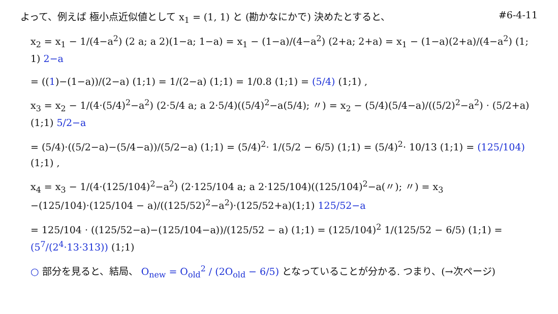よって、例えば 極小点近似値として x<sub>1</sub> = (1, 1) と (勘かなにかで) 決めたとすると、
#6-4-11
x<sub>2</sub> = x<sub>1</sub> − 1/(4−a<sup>2</sup>) (2 a; a 2)(1−a; 1−a) = x<sub>1</sub> − (1−a)/(4−a<sup>2</sup>) (2+a; 2+a) = x<sub>1</sub> − (1−a)(2+a)/(4−a<sup>2</sup>) (1; 1) 2−a
= ((1)−(1−a))/(2−a) (1;1) = 1/(2−a) (1;1) = 1/0.8 (1;1) = (5/4) (1;1) ,
x<sub>3</sub> = x<sub>2</sub> − 1/(4·(5/4)<sup>2</sup>−a<sup>2</sup>) (2·5/4 a; a 2·5/4)((5/4)<sup>2</sup>−a(5/4); 〃) = x<sub>2</sub> − (5/4)(5/4−a)/((5/2)<sup>2</sup>−a<sup>2</sup>) · (5/2+a)(1;1) 5/2−a
= (5/4)·((5/2−a)−(5/4−a))/(5/2−a) (1;1) = (5/4)<sup>2</sup>· 1/(5/2 − 6/5) (1;1) = (5/4)<sup>2</sup>· 10/13 (1;1) = (125/104) (1;1) ,
x<sub>4</sub> = x<sub>3</sub> − 1/(4·(125/104)<sup>2</sup>−a<sup>2</sup>) (2·125/104 a; a 2·125/104)((125/104)<sup>2</sup>−a(〃); 〃) = x<sub>3</sub> −(125/104)·(125/104 − a)/((125/52)<sup>2</sup>−a<sup>2</sup>)·(125/52+a)(1;1) 125/52−a
= 125/104 · ((125/52−a)−(125/104−a))/(125/52 − a) (1;1) = (125/104)<sup>2</sup> 1/(125/52 − 6/5) (1;1) = (5<sup>7</sup>/(2<sup>4</sup>·13·313)) (1;1)
○ 部分を見ると、結局、 O<sub>new</sub> = O<sub>old</sub><sup>2</sup> / (2O<sub>old</sub> − 6/5) となっていることが分かる. つまり、(→次ページ)